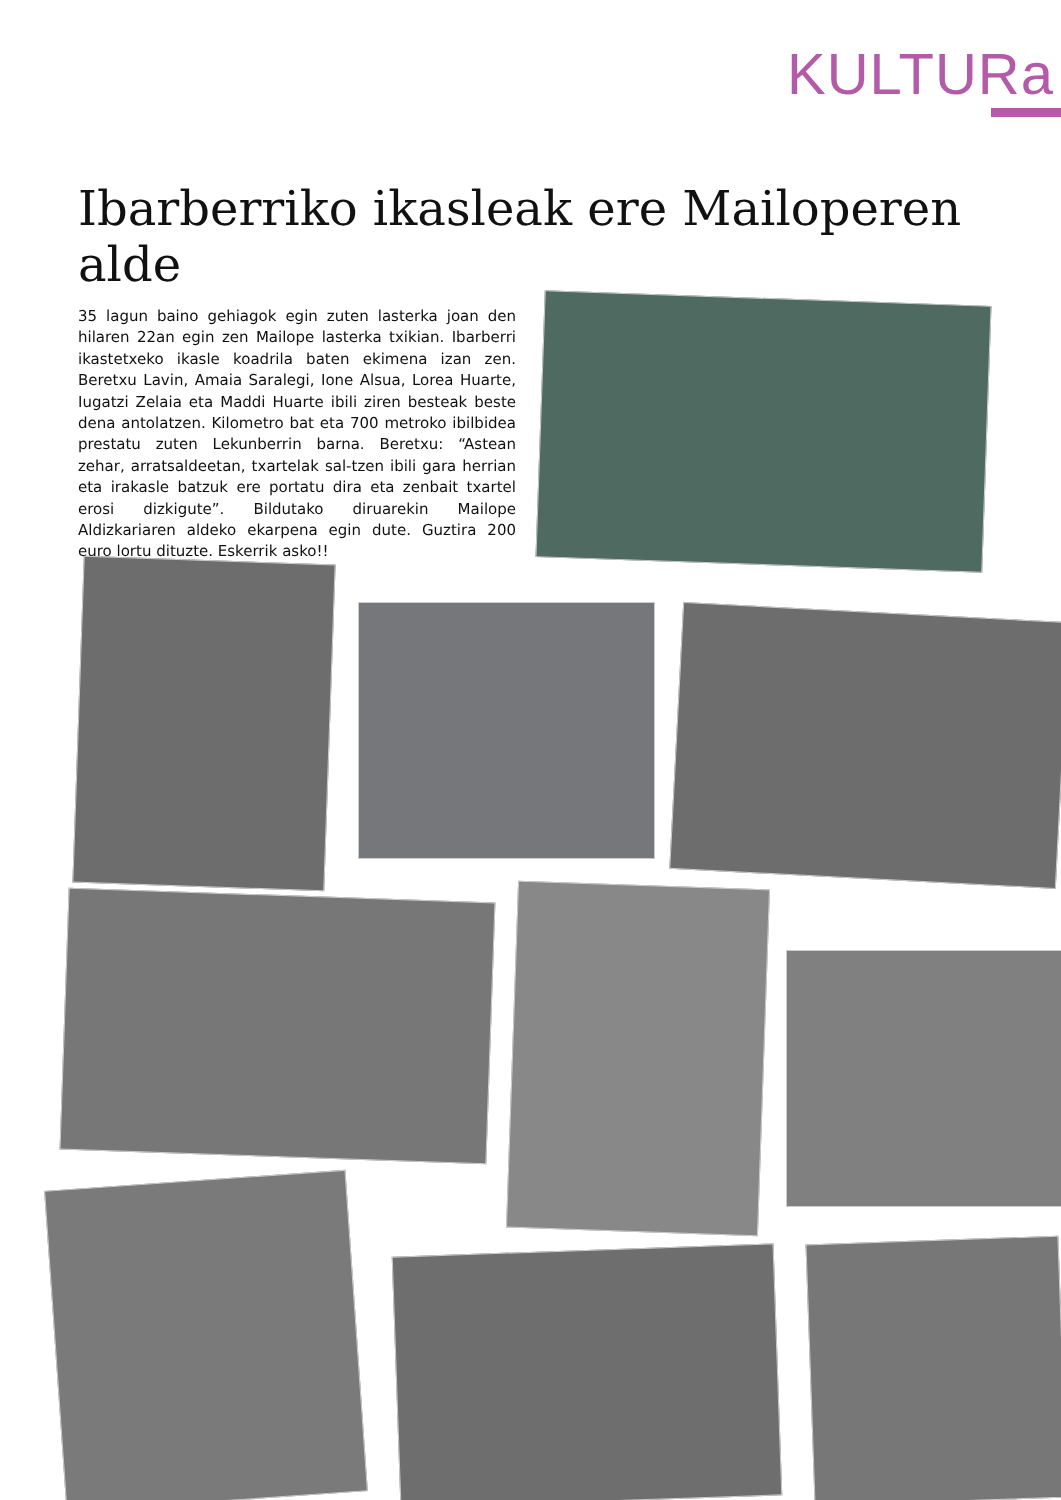KULTURa
Ibarberriko ikasleak ere Mailoperen alde
35 lagun baino gehiagok egin zuten lasterka joan den hilaren 22an egin zen Mailope lasterka txikian. Ibarberri ikastetxeko ikasle koadrila baten ekimena izan zen. Beretxu Lavin, Amaia Saralegi, Ione Alsua, Lorea Huarte, Iugatzi Zelaia eta Maddi Huarte ibili ziren besteak beste dena antolatzen. Kilometro bat eta 700 metroko ibilbidea prestatu zuten Lekunberrin barna. Beretxu: “Astean zehar, arratsaldeetan, txartelak sal-tzen ibili gara herrian eta irakasle batzuk ere portatu dira eta zenbait txartel erosi dizkigute”. Bildutako diruarekin Mailope Aldizkariaren aldeko ekarpena egin dute. Guztira 200 euro lortu dituzte. Eskerrik asko!!